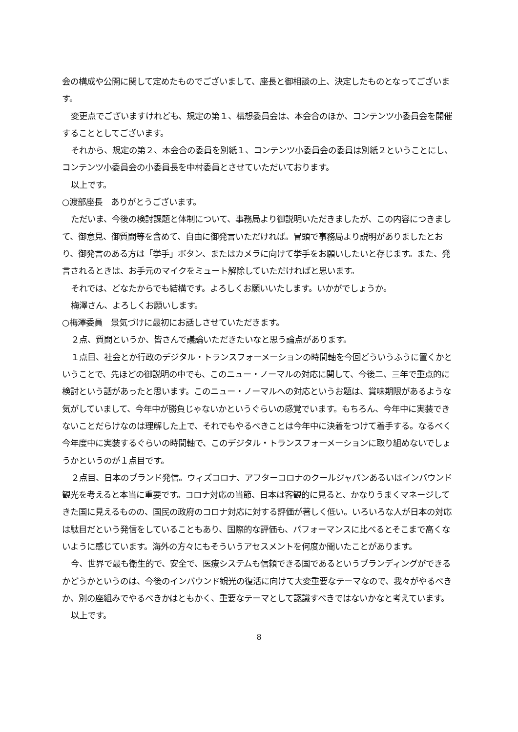会の構成や公開に関して定めたものでございまして、座長と御相談の上、決定したものとなってございます。
変更点でございますけれども、規定の第１、構想委員会は、本会合のほか、コンテンツ小委員会を開催することとしてございます。
それから、規定の第２、本会合の委員を別紙１、コンテンツ小委員会の委員は別紙２ということにし、コンテンツ小委員会の小委員長を中村委員とさせていただいております。
以上です。
○渡部座長　ありがとうございます。
ただいま、今後の検討課題と体制について、事務局より御説明いただきましたが、この内容につきまして、御意見、御質問等を含めて、自由に御発言いただければ。冒頭で事務局より説明がありましたとおり、御発言のある方は「挙手」ボタン、またはカメラに向けて挙手をお願いしたいと存じます。また、発言されるときは、お手元のマイクをミュート解除していただければと思います。
それでは、どなたからでも結構です。よろしくお願いいたします。いかがでしょうか。
梅澤さん、よろしくお願いします。
○梅澤委員　景気づけに最初にお話しさせていただきます。
２点、質問というか、皆さんで議論いただきたいなと思う論点があります。
１点目、社会とか行政のデジタル・トランスフォーメーションの時間軸を今回どういうふうに置くかということで、先ほどの御説明の中でも、このニュー・ノーマルの対応に関して、今後二、三年で重点的に検討という話があったと思います。このニュー・ノーマルへの対応というお題は、賞味期限があるような気がしていまして、今年中が勝負じゃないかというぐらいの感覚でいます。もちろん、今年中に実装できないことだらけなのは理解した上で、それでもやるべきことは今年中に決着をつけて着手する。なるべく今年度中に実装するぐらいの時間軸で、このデジタル・トランスフォーメーションに取り組めないでしょうかというのが１点目です。
２点目、日本のブランド発信。ウィズコロナ、アフターコロナのクールジャパンあるいはインバウンド観光を考えると本当に重要です。コロナ対応の当節、日本は客観的に見ると、かなりうまくマネージしてきた国に見えるものの、国民の政府のコロナ対応に対する評価が著しく低い。いろいろな人が日本の対応は駄目だという発信をしていることもあり、国際的な評価も、パフォーマンスに比べるとそこまで高くないように感じています。海外の方々にもそういうアセスメントを何度か聞いたことがあります。
今、世界で最も衛生的で、安全で、医療システムも信頼できる国であるというブランディングができるかどうかというのは、今後のインバウンド観光の復活に向けて大変重要なテーマなので、我々がやるべきか、別の座組みでやるべきかはともかく、重要なテーマとして認識すべきではないかなと考えています。
以上です。
8